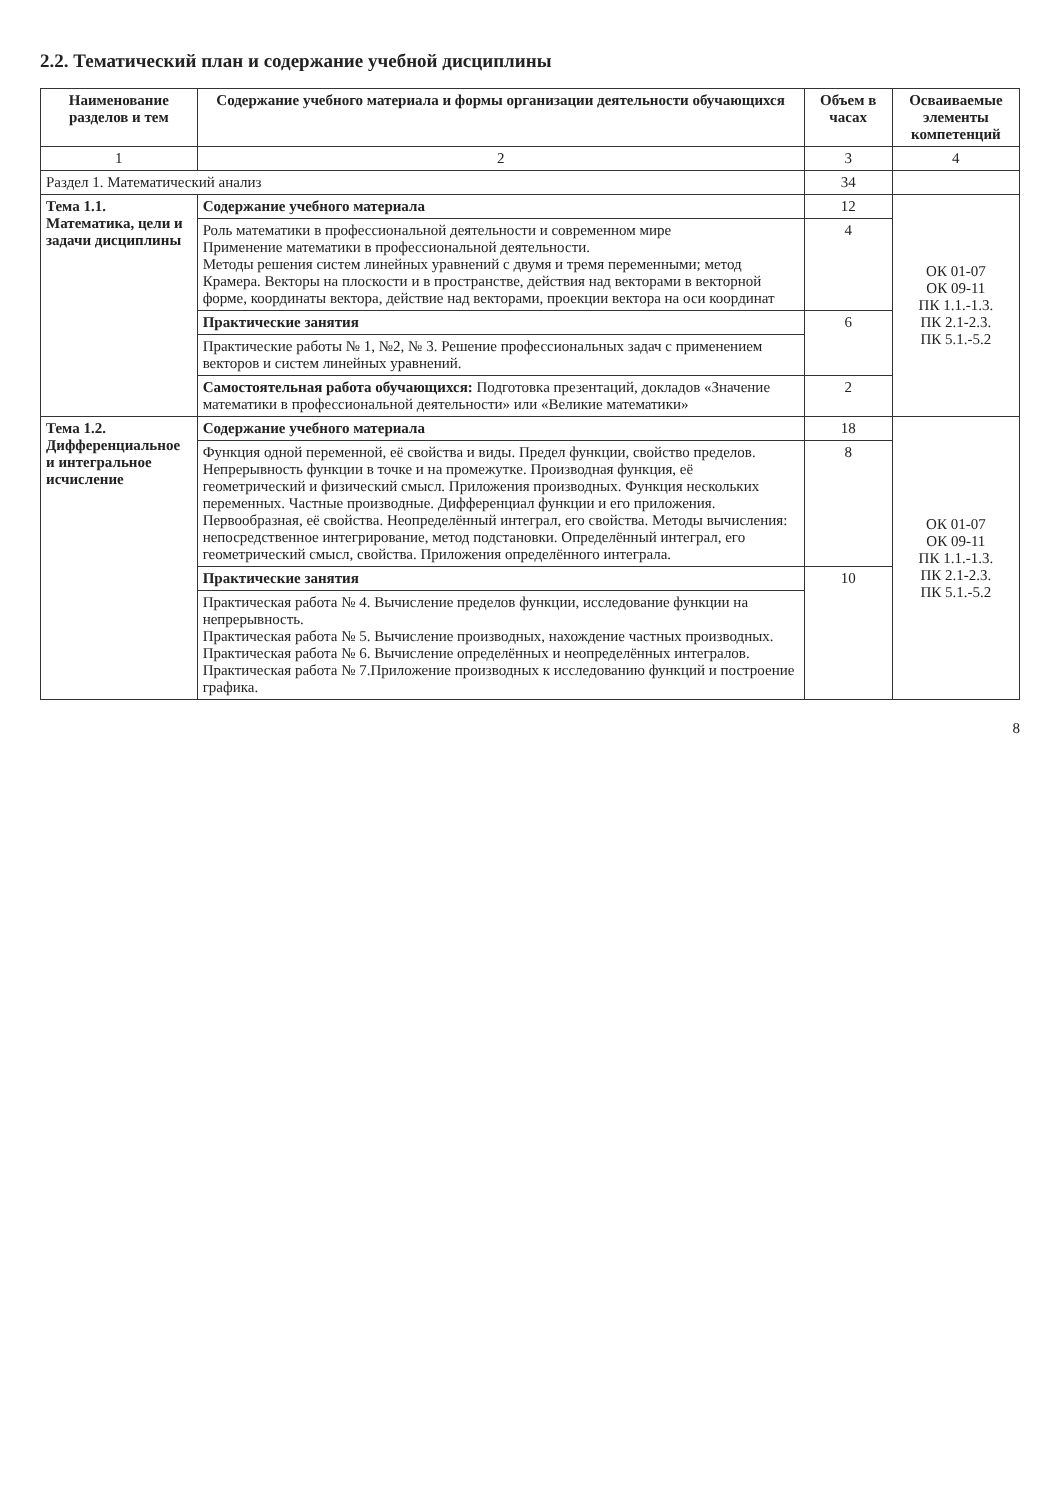2.2. Тематический план и содержание учебной дисциплины
| Наименование разделов и тем | Содержание учебного материала и формы организации деятельности обучающихся | Объем в часах | Осваиваемые элементы компетенций |
| --- | --- | --- | --- |
| 1 | 2 | 3 | 4 |
| Раздел 1. Математический анализ | | 34 | |
| Тема 1.1. Математика, цели и задачи дисциплины | Содержание учебного материала | 12 | ОК 01-07 ОК 09-11 ПК 1.1.-1.3. ПК 2.1-2.3. ПК 5.1.-5.2 |
| | Роль математики в профессиональной деятельности и современном мире Применение математики в профессиональной деятельности. Методы решения систем линейных уравнений с двумя и тремя переменными; метод Крамера. Векторы на плоскости и в пространстве, действия над векторами в векторной форме, координаты вектора, действие над векторами, проекции вектора на оси координат | 4 | |
| | Практические занятия | 6 | |
| | Практические работы № 1, №2, № 3. Решение профессиональных задач с применением векторов и систем линейных уравнений. | | |
| | Самостоятельная работа обучающихся: Подготовка презентаций, докладов «Значение математики в профессиональной деятельности» или «Великие математики» | 2 | |
| Тема 1.2. Дифференциальное и интегральное исчисление | Содержание учебного материала | 18 | ОК 01-07 ОК 09-11 ПК 1.1.-1.3. ПК 2.1-2.3. ПК 5.1.-5.2 |
| | Функция одной переменной, её свойства и виды. Предел функции, свойство пределов. Непрерывность функции в точке и на промежутке. Производная функция, её геометрический и физический смысл. Приложения производных. Функция нескольких переменных. Частные производные. Дифференциал функции и его приложения. Первообразная, её свойства. Неопределённый интеграл, его свойства. Методы вычисления: непосредственное интегрирование, метод подстановки. Определённый интеграл, его геометрический смысл, свойства. Приложения определённого интеграла. | 8 | |
| | Практические занятия | 10 | |
| | Практическая работа № 4. Вычисление пределов функции, исследование функции на непрерывность. Практическая работа № 5. Вычисление производных, нахождение частных производных. Практическая работа № 6. Вычисление определённых и неопределённых интегралов. Практическая работа № 7.Приложение производных к исследованию функций и построение графика. | | |
8